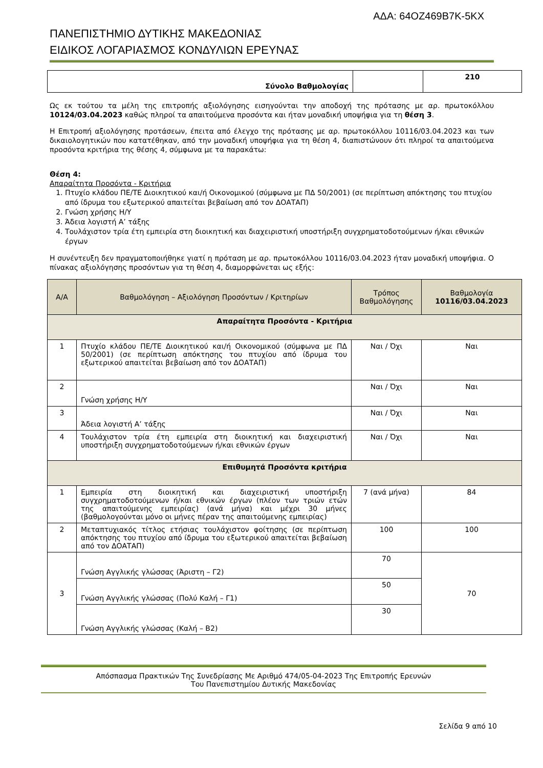ΑΔΑ: 64ΟΖ469Β7Κ-5ΚΧ
ΠΑΝΕΠΙΣΤΗΜΙΟ ΔΥΤΙΚΗΣ ΜΑΚΕΔΟΝΙΑΣ
ΕΙΔΙΚΟΣ ΛΟΓΑΡΙΑΣΜΟΣ ΚΟΝΔΥΛΙΩΝ ΕΡΕΥΝΑΣ
| Σύνολο Βαθμολογίας | | 210 |
Ως εκ τούτου τα μέλη της επιτροπής αξιολόγησης εισηγούνται την αποδοχή της πρότασης με αρ. πρωτοκόλλου 10124/03.04.2023 καθώς πληροί τα απαιτούμενα προσόντα και ήταν μοναδική υποψήφια για τη θέση 3.
Η Επιτροπή αξιολόγησης προτάσεων, έπειτα από έλεγχο της πρότασης με αρ. πρωτοκόλλου 10116/03.04.2023 και των δικαιολογητικών που κατατέθηκαν, από την μοναδική υποψήφια για τη θέση 4, διαπιστώνουν ότι πληροί τα απαιτούμενα προσόντα κριτήρια της θέσης 4, σύμφωνα με τα παρακάτω:
Θέση 4:
Απαραίτητα Προσόντα - Κριτήρια
1. Πτυχίο κλάδου ΠΕ/ΤΕ Διοικητικού και/ή Οικονομικού (σύμφωνα με ΠΔ 50/2001) (σε περίπτωση απόκτησης του πτυχίου από ίδρυμα του εξωτερικού απαιτείται βεβαίωση από τον ΔΟΑΤΑΠ)
2. Γνώση χρήσης Η/Υ
3. Άδεια λογιστή Α’ τάξης
4. Τουλάχιστον τρία έτη εμπειρία στη διοικητική και διαχειριστική υποστήριξη συγχρηματοδοτούμενων ή/και εθνικών έργων
Η συνέντευξη δεν πραγματοποιήθηκε γιατί η πρόταση με αρ. πρωτοκόλλου 10116/03.04.2023 ήταν μοναδική υποψήφια. Ο πίνακας αξιολόγησης προσόντων για τη θέση 4, διαμορφώνεται ως εξής:
| Α/Α | Βαθμολόγηση – Αξιολόγηση Προσόντων / Κριτηρίων | Τρόπος Βαθμολόγησης | Βαθμολογία 10116/03.04.2023 |
| --- | --- | --- | --- |
| Απαραίτητα Προσόντα - Κριτήρια | | | |
| 1 | Πτυχίο κλάδου ΠΕ/ΤΕ Διοικητικού και/ή Οικονομικού (σύμφωνα με ΠΔ 50/2001) (σε περίπτωση απόκτησης του πτυχίου από ίδρυμα του εξωτερικού απαιτείται βεβαίωση από τον ΔΟΑΤΑΠ) | Ναι / Όχι | Ναι |
| 2 | Γνώση χρήσης Η/Υ | Ναι / Όχι | Ναι |
| 3 | Άδεια λογιστή Α’ τάξης | Ναι / Όχι | Ναι |
| 4 | Τουλάχιστον τρία έτη εμπειρία στη διοικητική και διαχειριστική υποστήριξη συγχρηματοδοτούμενων ή/και εθνικών έργων | Ναι / Όχι | Ναι |
| Επιθυμητά Προσόντα κριτήρια | | | |
| 1 | Εμπειρία στη διοικητική και διαχειριστική υποστήριξη συγχρηματοδοτούμενων ή/και εθνικών έργων (πλέον των τριών ετών της απαιτούμενης εμπειρίας) (ανά μήνα) και μέχρι 30 μήνες (βαθμολογούνται μόνο οι μήνες πέραν της απαιτούμενης εμπειρίας) | 7 (ανά μήνα) | 84 |
| 2 | Μεταπτυχιακός τίτλος ετήσιας τουλάχιστον φοίτησης (σε περίπτωση απόκτησης του πτυχίου από ίδρυμα του εξωτερικού απαιτείται βεβαίωση από τον ΔΟΑΤΑΠ) | 100 | 100 |
| 3 | Γνώση Αγγλικής γλώσσας (Άριστη – Γ2) | 70 | 70 |
| | Γνώση Αγγλικής γλώσσας (Πολύ Καλή – Γ1) | 50 | |
| | Γνώση Αγγλικής γλώσσας (Καλή – Β2) | 30 | |
Απόσπασμα Πρακτικών Της Συνεδρίασης Με Αριθμό 474/05-04-2023 Της Επιτροπής Ερευνών
Του Πανεπιστημίου Δυτικής Μακεδονίας
Σελίδα 9 από 10